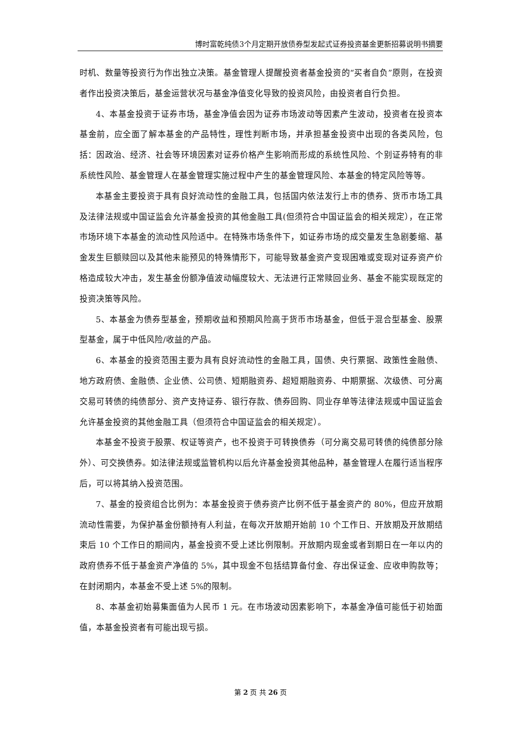博时富乾纯债3个月定期开放债券型发起式证券投资基金更新招募说明书摘要
时机、数量等投资行为作出独立决策。基金管理人提醒投资者基金投资的“买者自负”原则，在投资者作出投资决策后，基金运营状况与基金净值变化导致的投资风险，由投资者自行负担。
4、本基金投资于证券市场，基金净值会因为证券市场波动等因素产生波动，投资者在投资本基金前，应全面了解本基金的产品特性，理性判断市场，并承担基金投资中出现的各类风险，包括：因政治、经济、社会等环境因素对证券价格产生影响而形成的系统性风险、个别证券特有的非系统性风险、基金管理人在基金管理实施过程中产生的基金管理风险、本基金的特定风险等等。
本基金主要投资于具有良好流动性的金融工具，包括国内依法发行上市的债券、货币市场工具及法律法规或中国证监会允许基金投资的其他金融工具(但须符合中国证监会的相关规定），在正常市场环境下本基金的流动性风险适中。在特殊市场条件下，如证券市场的成交量发生急剧萎缩、基金发生巨额赎回以及其他未能预见的特殊情形下，可能导致基金资产变现困难或变现对证券资产价格造成较大冲击，发生基金份额净值波动幅度较大、无法进行正常赎回业务、基金不能实现既定的投资决策等风险。
5、本基金为债券型基金，预期收益和预期风险高于货币市场基金，但低于混合型基金、股票型基金，属于中低风险/收益的产品。
6、本基金的投资范围主要为具有良好流动性的金融工具，国债、央行票据、政策性金融债、地方政府债、金融债、企业债、公司债、短期融资券、超短期融资券、中期票据、次级债、可分离交易可转债的纯债部分、资产支持证券、银行存款、债券回购、同业存单等法律法规或中国证监会允许基金投资的其他金融工具（但须符合中国证监会的相关规定）。
本基金不投资于股票、权证等资产，也不投资于可转换债券（可分离交易可转债的纯债部分除外）、可交换债券。如法律法规或监管机构以后允许基金投资其他品种，基金管理人在履行适当程序后，可以将其纳入投资范围。
7、基金的投资组合比例为：本基金投资于债券资产比例不低于基金资产的 80%，但应开放期流动性需要，为保护基金份额持有人利益，在每次开放期开始前 10 个工作日、开放期及开放期结束后 10 个工作日的期间内，基金投资不受上述比例限制。开放期内现金或者到期日在一年以内的政府债券不低于基金资产净值的 5%，其中现金不包括结算备付金、存出保证金、应收申购款等；在封闭期内，本基金不受上述 5%的限制。
8、本基金初始募集面值为人民币 1 元。在市场波动因素影响下，本基金净值可能低于初始面值，本基金投资者有可能出现亏损。
第 2 页 共 26 页